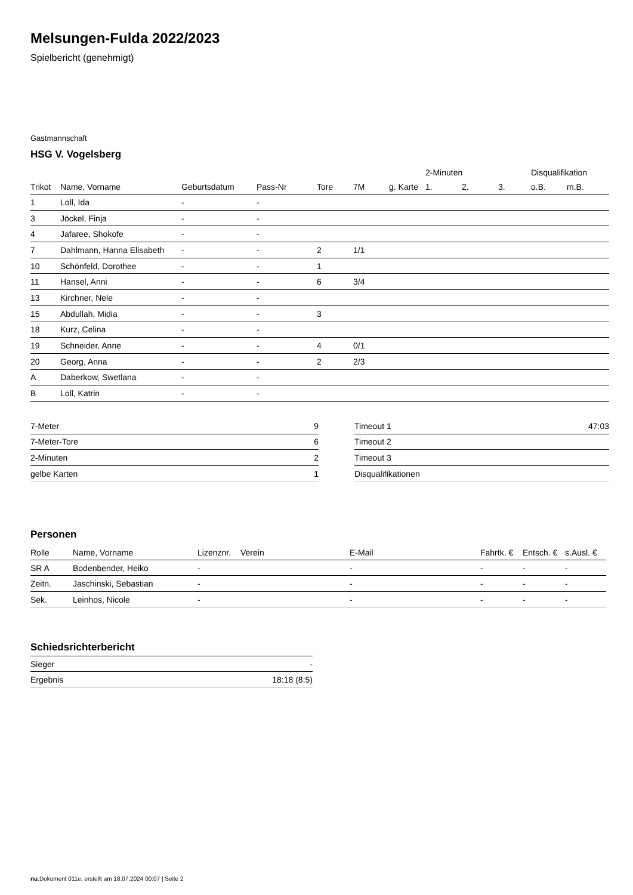Melsungen-Fulda 2022/2023
Spielbericht (genehmigt)
Gastmannschaft
HSG V. Vogelsberg
| | | | | | | | 2-Minuten | | | Disqualifikation | |
| --- | --- | --- | --- | --- | --- | --- | --- | --- | --- | --- | --- |
| Trikot | Name, Vorname | Geburtsdatum | Pass-Nr | Tore | 7M | g. Karte | 1. | 2. | 3. | o.B. | m.B. |
| 1 | Loll, Ida | - | - | | | | | | | | |
| 3 | Jöckel, Finja | - | - | | | | | | | | |
| 4 | Jafaree, Shokofe | - | - | | | | | | | | |
| 7 | Dahlmann, Hanna Elisabeth | - | - | 2 | 1/1 | | | | | | |
| 10 | Schönfeld, Dorothee | - | - | 1 | | | | | | | |
| 11 | Hansel, Anni | - | - | 6 | 3/4 | | | | | | |
| 13 | Kirchner, Nele | - | - | | | | | | | | |
| 15 | Abdullah, Midia | - | - | 3 | | | | | | | |
| 18 | Kurz, Celina | - | - | | | | | | | | |
| 19 | Schneider, Anne | - | - | 4 | 0/1 | | | | | | |
| 20 | Georg, Anna | - | - | 2 | 2/3 | | | | | | |
| A | Daberkow, Swetlana | - | - | | | | | | | | |
| B | Loll, Katrin | - | - | | | | | | | | |
| 7-Meter | 9 |
| 7-Meter-Tore | 6 |
| 2-Minuten | 2 |
| gelbe Karten | 1 |
| Timeout 1 | 47:03 |
| Timeout 2 | |
| Timeout 3 | |
| Disqualifikationen | |
Personen
| Rolle | Name, Vorname | Lizenznr. | Verein | E-Mail | Fahrtk. € | Entsch. € | s.Ausl. € |
| --- | --- | --- | --- | --- | --- | --- | --- |
| SR A | Bodenbender, Heiko | - | | - | - | - | - |
| Zeitn. | Jaschinski, Sebastian | - | | - | - | - | - |
| Sek. | Leinhos, Nicole | - | | - | - | - | - |
Schiedsrichterbericht
| Sieger | - |
| Ergebnis | 18:18 (8:5) |
nu.Dokument 011e, erstellt am 18.07.2024 00:07 | Seite 2